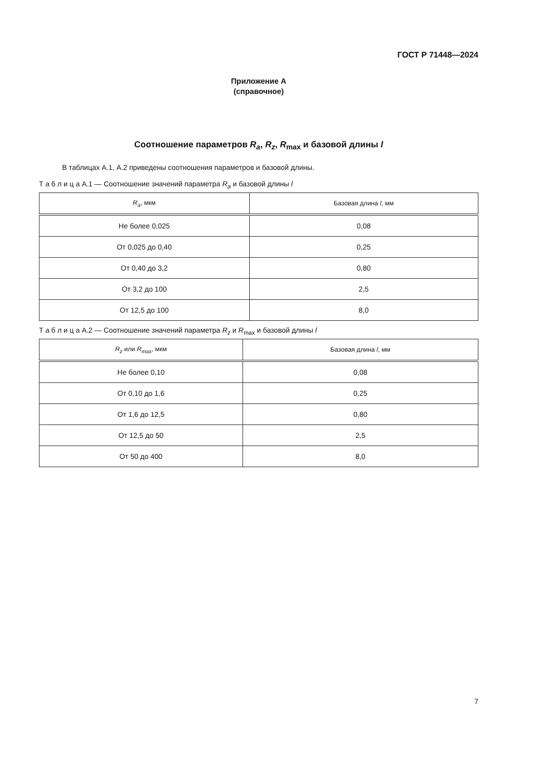ГОСТ Р 71448—2024
Приложение А
(справочное)
Соотношение параметров R<sub>a</sub>, R<sub>z</sub>, R<sub>max</sub> и базовой длины l
В таблицах А.1, А.2 приведены соотношения параметров и базовой длины.
Т а б л и ц а А.1 — Соотношение значений параметра R<sub>a</sub> и базовой длины l
| R<sub>a</sub> , мкм | Базовая длина l , мм |
| --- | --- |
| Не более 0,025 | 0,08 |
| От 0,025 до 0,40 | 0,25 |
| От 0,40 до 3,2 | 0,80 |
| От 3,2 до 100 | 2,5 |
| От 12,5 до 100 | 8,0 |
Т а б л и ц а А.2 — Соотношение значений параметра R<sub>z</sub> и R<sub>max</sub> и базовой длины l
| R<sub>z</sub> или R<sub>max</sub>, мкм | Базовая длина l , мм |
| --- | --- |
| Не более 0,10 | 0,08 |
| От 0,10 до 1,6 | 0,25 |
| От 1,6 до 12,5 | 0,80 |
| От 12,5 до 50 | 2,5 |
| От 50 до 400 | 8,0 |
7